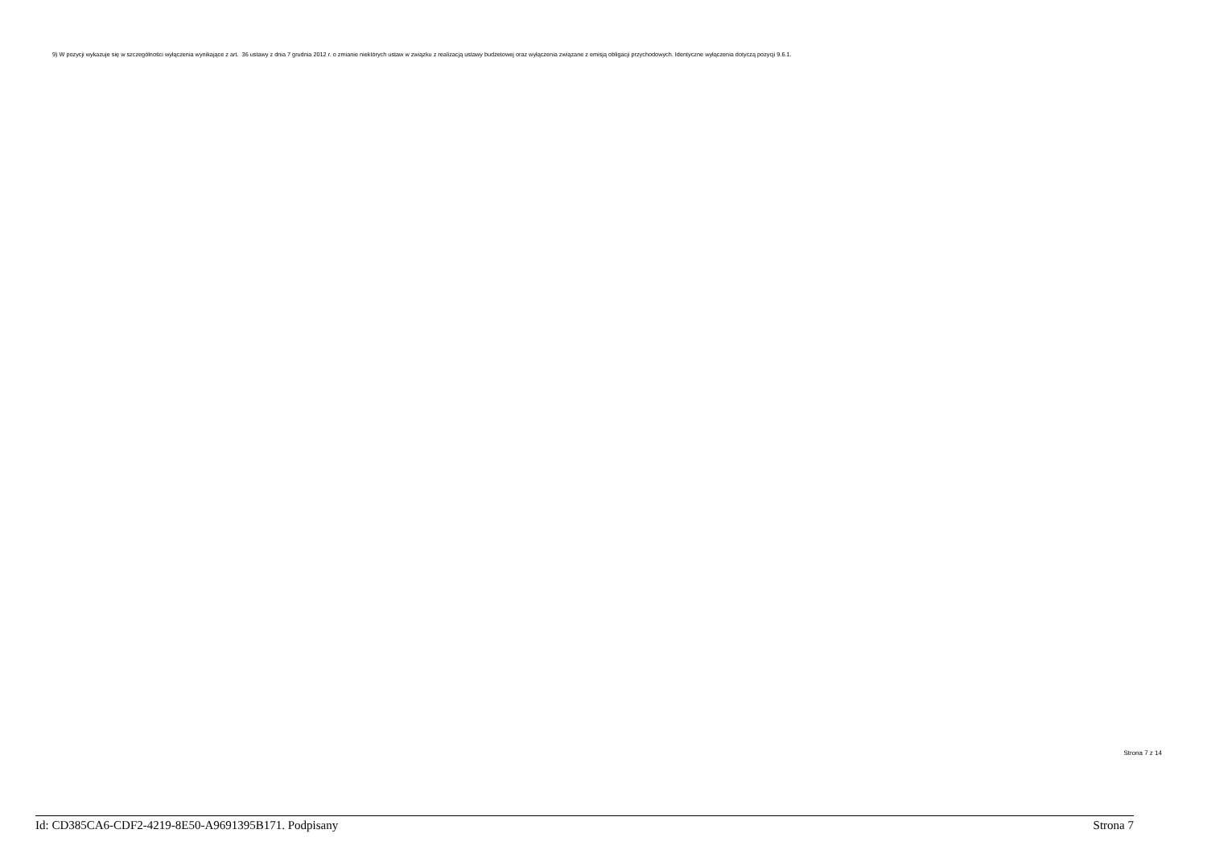9) W pozycji wykazuje się w szczególności wyłączenia wynikające z art. 36 ustawy z dnia 7 grudnia 2012 r. o zmianie niektórych ustaw w związku z realizacją ustawy budżetowej oraz wyłączenia związane z emisją obligacji przychodowych. Identyczne wyłączenia dotyczą pozycji 9.6.1.
Strona 7 z 14
Id: CD385CA6-CDF2-4219-8E50-A9691395B171. Podpisany Strona 7